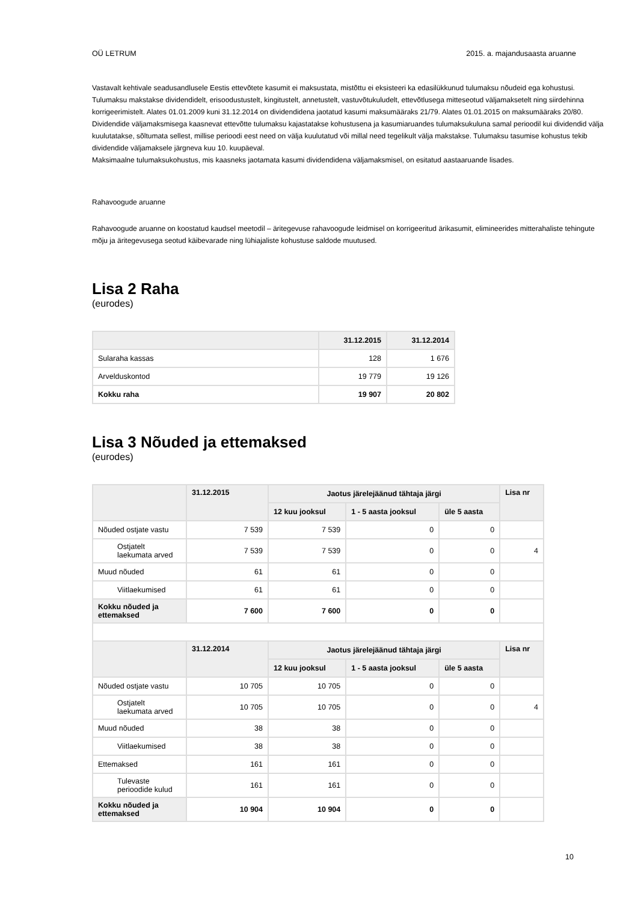OÜ LETRUM 2015. a. majandusaasta aruanne
Vastavalt kehtivale seadusandlusele Eestis ettevõtete kasumit ei maksustata, mistõttu ei eksisteeri ka edasilükkunud tulumaksu nõudeid ega kohustusi. Tulumaksu makstakse dividendidelt, erisoodustustelt, kingitustelt, annetustelt, vastuvõtukuludelt, ettevõtlusega mitteseotud väljamaksetelt ning siirdehinna korrigeerimistelt. Alates 01.01.2009 kuni 31.12.2014 on dividendidena jaotatud kasumi maksumääraks 21/79. Alates 01.01.2015 on maksumääraks 20/80.
Dividendide väljamaksmisega kaasnevat ettevõtte tulumaksu kajastatakse kohustusena ja kasumiaruandes tulumaksukuluna samal perioodil kui dividendid välja kuulutatakse, sõltumata sellest, millise perioodi eest need on välja kuulutatud või millal need tegelikult välja makstakse. Tulumaksu tasumise kohustus tekib dividendide väljamaksele järgneva kuu 10. kuupäeval.
Maksimaalne tulumaksukohustus, mis kaasneks jaotamata kasumi dividendidena väljamaksmisel, on esitatud aastaaruande lisades.
Rahavoogude aruanne
Rahavoogude aruanne on koostatud kaudsel meetodil – äritegevuse rahavoogude leidmisel on korrigeeritud ärikasumit, elimineerides mitterahaliste tehingute mõju ja äritegevusega seotud käibevarade ning lühiajaliste kohustuse saldode muutused.
Lisa 2 Raha
(eurodes)
| | 31.12.2015 | 31.12.2014 |
| --- | --- | --- |
| Sularaha kassas | 128 | 1 676 |
| Arvelduskontod | 19 779 | 19 126 |
| Kokku raha | 19 907 | 20 802 |
Lisa 3 Nõuded ja ettemaksed
(eurodes)
| | 31.12.2015 | Jaotus järelejäänud tähtaja järgi | | | Lisa nr |
| --- | --- | --- | --- | --- | --- |
| | | 12 kuu jooksul | 1 - 5 aasta jooksul | üle 5 aasta | |
| Nõuded ostjate vastu | 7 539 | 7 539 | 0 | 0 | |
| Ostjatelt laekumata arved | 7 539 | 7 539 | 0 | 0 | 4 |
| Muud nõuded | 61 | 61 | 0 | 0 | |
| Viitlaekumised | 61 | 61 | 0 | 0 | |
| Kokku nõuded ja ettemaksed | 7 600 | 7 600 | 0 | 0 | |
| | 31.12.2014 | Jaotus järelejäänud tähtaja järgi | | | Lisa nr |
| | | 12 kuu jooksul | 1 - 5 aasta jooksul | üle 5 aasta | |
| Nõuded ostjate vastu | 10 705 | 10 705 | 0 | 0 | |
| Ostjatelt laekumata arved | 10 705 | 10 705 | 0 | 0 | 4 |
| Muud nõuded | 38 | 38 | 0 | 0 | |
| Viitlaekumised | 38 | 38 | 0 | 0 | |
| Ettemaksed | 161 | 161 | 0 | 0 | |
| Tulevaste perioodide kulud | 161 | 161 | 0 | 0 | |
| Kokku nõuded ja ettemaksed | 10 904 | 10 904 | 0 | 0 | |
10